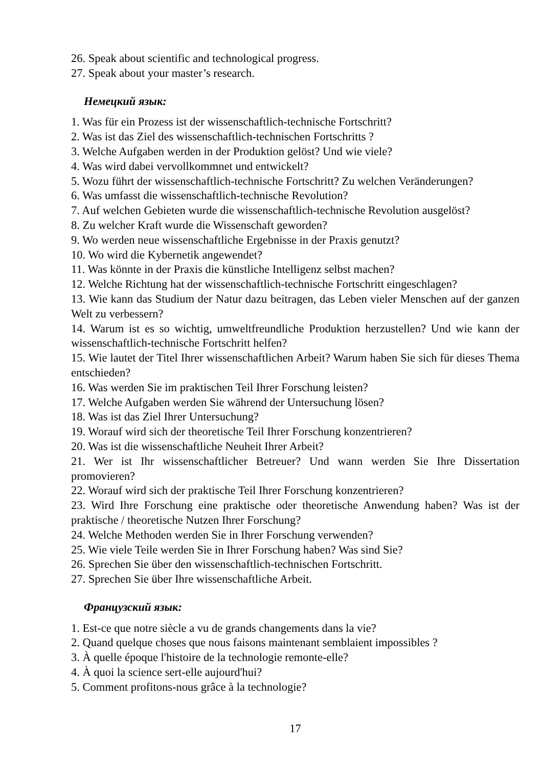26. Speak about scientific and technological progress.
27. Speak about your master’s research.
Немецкий язык:
1. Was für ein Prozess ist der wissenschaftlich-technische Fortschritt?
2. Was ist das Ziel des wissenschaftlich-technischen Fortschritts ?
3. Welche Aufgaben werden in der Produktion gelöst? Und wie viele?
4. Was wird dabei vervollkommnet und entwickelt?
5. Wozu führt der wissenschaftlich-technische Fortschritt? Zu welchen Veränderungen?
6. Was umfasst die wissenschaftlich-technische Revolution?
7. Auf welchen Gebieten wurde die wissenschaftlich-technische Revolution ausgelöst?
8. Zu welcher Kraft wurde die Wissenschaft geworden?
9. Wo werden neue wissenschaftliche Ergebnisse in der Praxis genutzt?
10. Wo wird die Kybernetik angewendet?
11. Was könnte in der Praxis die künstliche Intelligenz selbst machen?
12. Welche Richtung hat der wissenschaftlich-technische Fortschritt eingeschlagen?
13. Wie kann das Studium der Natur dazu beitragen, das Leben vieler Menschen auf der ganzen Welt zu verbessern?
14. Warum ist es so wichtig, umweltfreundliche Produktion herzustellen? Und wie kann der wissenschaftlich-technische Fortschritt helfen?
15. Wie lautet der Titel Ihrer wissenschaftlichen Arbeit? Warum haben Sie sich für dieses Thema entschieden?
16. Was werden Sie im praktischen Teil Ihrer Forschung leisten?
17. Welche Aufgaben werden Sie während der Untersuchung lösen?
18. Was ist das Ziel Ihrer Untersuchung?
19. Worauf wird sich der theoretische Teil Ihrer Forschung konzentrieren?
20. Was ist die wissenschaftliche Neuheit Ihrer Arbeit?
21. Wer ist Ihr wissenschaftlicher Betreuer? Und wann werden Sie Ihre Dissertation promovieren?
22. Worauf wird sich der praktische Teil Ihrer Forschung konzentrieren?
23. Wird Ihre Forschung eine praktische oder theoretische Anwendung haben? Was ist der praktische / theoretische Nutzen Ihrer Forschung?
24. Welche Methoden werden Sie in Ihrer Forschung verwenden?
25. Wie viele Teile werden Sie in Ihrer Forschung haben? Was sind Sie?
26. Sprechen Sie über den wissenschaftlich-technischen Fortschritt.
27. Sprechen Sie über Ihre wissenschaftliche Arbeit.
Французский язык:
1. Est-ce que notre siècle a vu de grands changements dans la vie?
2. Quand quelque choses que nous faisons maintenant semblaient impossibles ?
3. À quelle époque l'histoire de la technologie remonte-elle?
4. À quoi la science sert-elle aujourd'hui?
5. Comment profitons-nous grâce à la technologie?
17